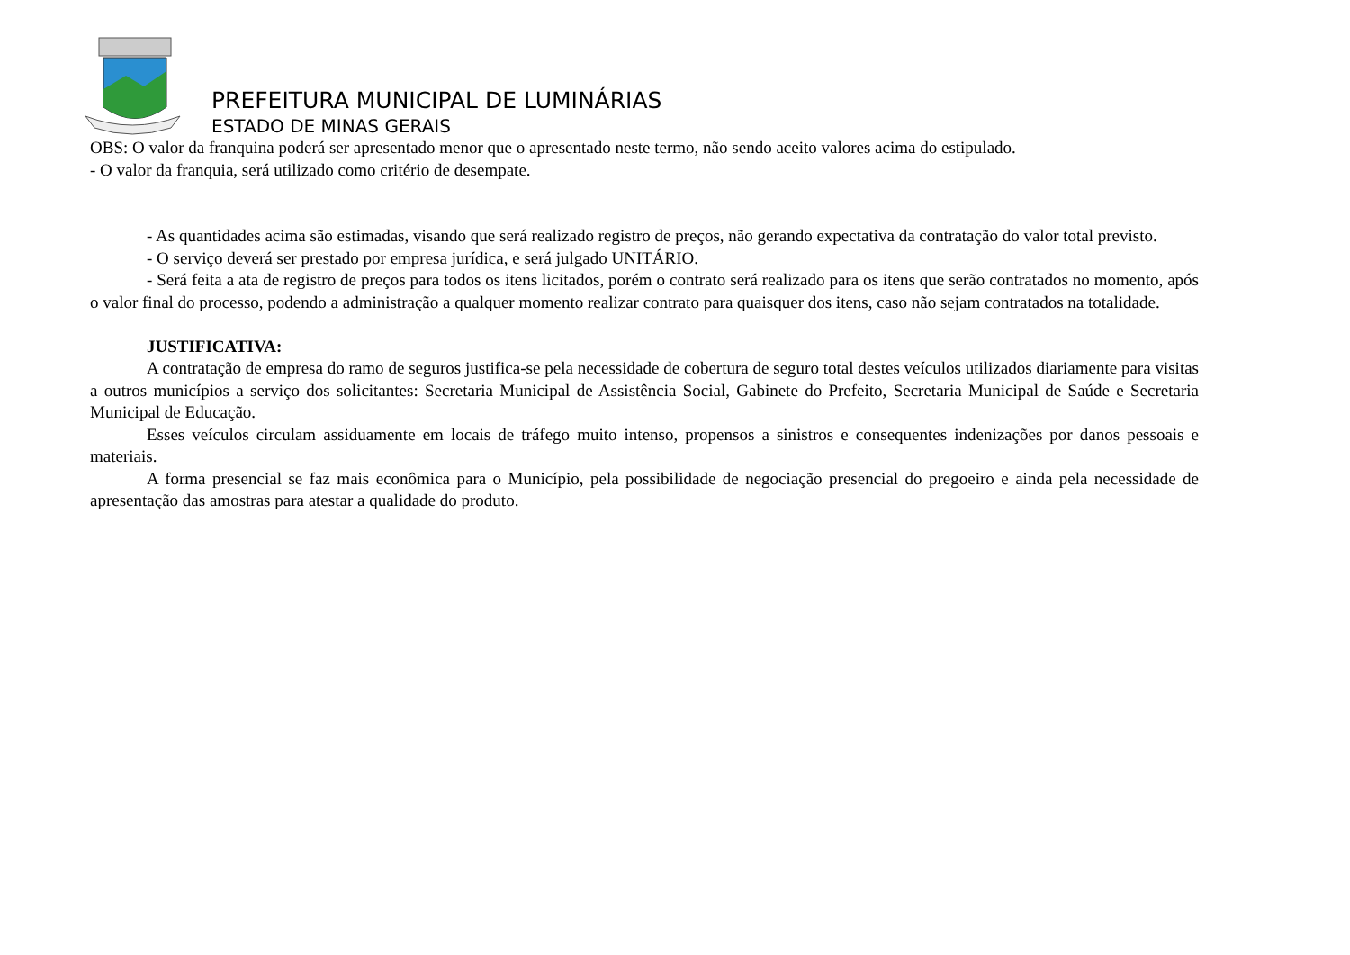PREFEITURA MUNICIPAL DE LUMINÁRIAS
ESTADO DE MINAS GERAIS
OBS: O valor da franquina poderá ser apresentado menor que o apresentado neste termo, não sendo aceito valores acima do estipulado.
- O valor da franquia, será utilizado como critério de desempate.
- As quantidades acima são estimadas, visando que será realizado registro de preços, não gerando expectativa da contratação do valor total previsto.
- O serviço deverá ser prestado por empresa jurídica, e será julgado UNITÁRIO.
- Será feita a ata de registro de preços para todos os itens licitados, porém o contrato será realizado para os itens que serão contratados no momento, após o valor final do processo, podendo a administração a qualquer momento realizar contrato para quaisquer dos itens, caso não sejam contratados na totalidade.
JUSTIFICATIVA:
A contratação de empresa do ramo de seguros justifica-se pela necessidade de cobertura de seguro total destes veículos utilizados diariamente para visitas a outros municípios a serviço dos solicitantes: Secretaria Municipal de Assistência Social, Gabinete do Prefeito, Secretaria Municipal de Saúde e Secretaria Municipal de Educação.
Esses veículos circulam assiduamente em locais de tráfego muito intenso, propensos a sinistros e consequentes indenizações por danos pessoais e materiais.
A forma presencial se faz mais econômica para o Município, pela possibilidade de negociação presencial do pregoeiro e ainda pela necessidade de apresentação das amostras para atestar a qualidade do produto.